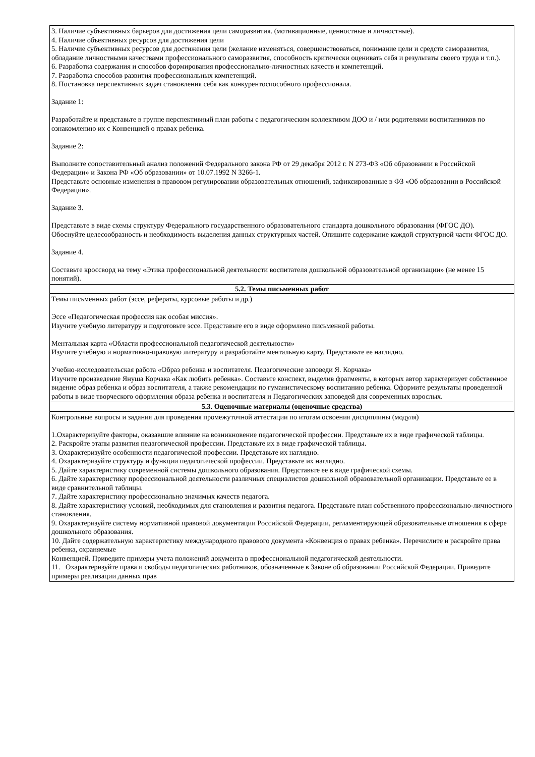| 3. Наличие субъективных барьеров для достижения цели саморазвития. (мотивационные, ценностные и личностные). 4. Наличие объективных ресурсов для достижения цели 5. Наличие субъективных ресурсов для достижения цели (желание изменяться, совершенствоваться, понимание цели и средств саморазвития, обладание личностными качествами профессионального саморазвития, способность критически оценивать себя и результаты своего труда и т.п.). 6. Разработка содержания и способов формирования профессионально-личностных качеств и компетенций. 7. Разработка способов развития профессиональных компетенций. 8. Постановка перспективных задач становления себя как конкурентоспособного профессионала. Задание 1: Разработайте и представьте в группе перспективный план работы с педагогическим коллективом ДОО и / или родителями воспитанников по ознакомлению их с Конвенцией о правах ребенка. Задание 2: Выполните сопоставительный анализ положений Федерального закона РФ от 29 декабря 2012 г. N 273-ФЗ «Об образовании в Российской Федерации» и Закона РФ «Об образовании» от 10.07.1992 N 3266-1. Представьте основные изменения в правовом регулировании образовательных отношений, зафиксированные в ФЗ «Об образовании в Российской Федерации». Задание 3. Представьте в виде схемы структуру Федерального государственного образовательного стандарта дошкольного образования (ФГОС ДО). Обоснуйте целесообразность и необходимость выделения данных структурных частей. Опишите содержание каждой структурной части ФГОС ДО. Задание 4. Составьте кроссворд на тему «Этика профессиональной деятельности воспитателя дошкольной образовательной организации» (не менее 15 понятий). |
| 5.2. Темы письменных работ |
| Темы письменных работ (эссе, рефераты, курсовые работы и др.) Эссе «Педагогическая профессия как особая миссия». Изучите учебную литературу и подготовьте эссе. Представьте его в виде оформлено письменной работы. Ментальная карта «Области профессиональной педагогической деятельности» Изучите учебную и нормативно-правовую литературу и разработайте ментальную карту. Представьте ее наглядно. Учебно-исследовательская работа «Образ ребенка и воспитателя. Педагогические заповеди Я. Корчака» Изучите произведение Януша Корчака «Как любить ребенка». Составьте конспект, выделив фрагменты, в которых автор характеризует собственное видение образ ребенка и образ воспитателя, а также рекомендации по гуманистическому воспитанию ребенка. Оформите результаты проведенной работы в виде творческого оформления образа ребенка и воспитателя и Педагогических заповедей для современных взрослых. |
| 5.3. Оценочные материалы (оценочные средства) |
| Контрольные вопросы и задания для проведения промежуточной аттестации по итогам освоения дисциплины (модуля) 1.Охарактеризуйте факторы, оказавшие влияние на возникновение педагогической профессии. Представьте их в виде графической таблицы. 2. Раскройте этапы развития педагогической профессии. Представьте их в виде графической таблицы. 3. Охарактеризуйте особенности педагогической профессии. Представьте их наглядно. 4. Охарактеризуйте структуру и функции педагогической профессии. Представьте их наглядно. 5. Дайте характеристику современной системы дошкольного образования. Представьте ее в виде графической схемы. 6. Дайте характеристику профессиональной деятельности различных специалистов дошкольной образовательной организации. Представьте ее в виде сравнительной таблицы. 7. Дайте характеристику профессионально значимых качеств педагога. 8. Дайте характеристику условий, необходимых для становления и развития педагога. Представьте план собственного профессионально-личностного становления. 9. Охарактеризуйте систему нормативной правовой документации Российской Федерации, регламентирующей образовательные отношения в сфере дошкольного образования. 10. Дайте содержательную характеристику международного правового документа «Конвенция о правах ребенка». Перечислите и раскройте права ребенка, охраняемые Конвенцией. Приведите примеры учета положений документа в профессиональной педагогической деятельности. 11. Охарактеризуйте права и свободы педагогических работников, обозначенные в Законе об образовании Российской Федерации. Приведите примеры реализации данных прав |